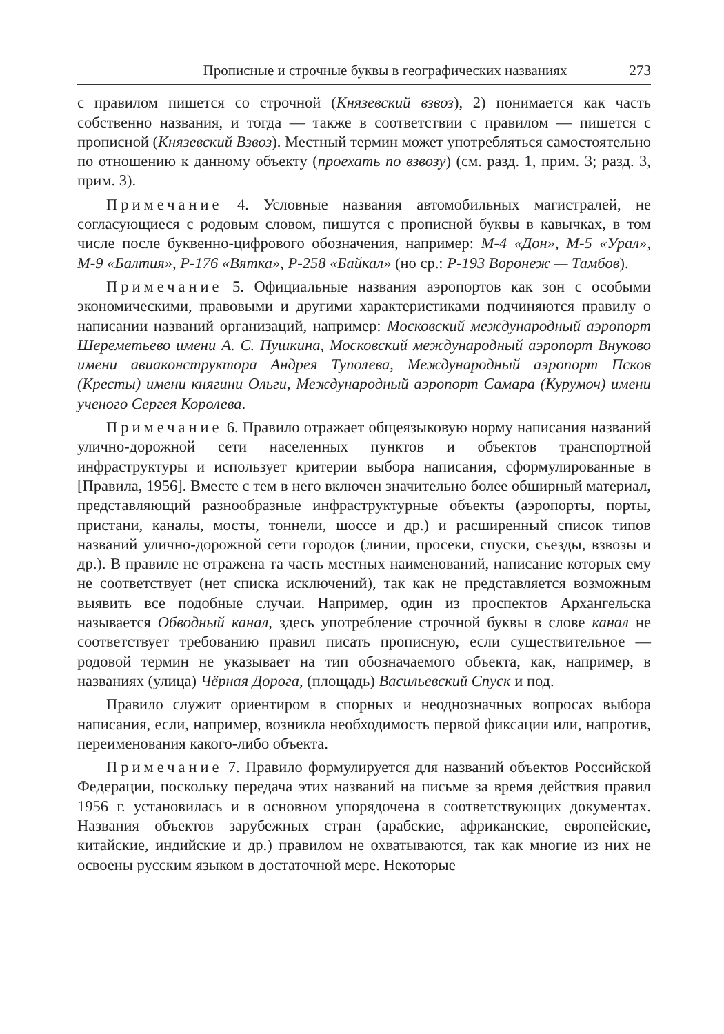Прописные и строчные буквы в географических названиях 273
с правилом пишется со строчной (Князевский взвоз), 2) понимается как часть собственно названия, и тогда — также в соответствии с правилом — пишется с прописной (Князевский Взвоз). Местный термин может употребляться само­стоятельно по отношению к данному объекту (проехать по взвозу) (см. разд. 1, прим. 3; разд. 3, прим. 3).
Примечание 4. Условные названия автомобильных магистралей, не согласующиеся с родовым словом, пишутся с прописной буквы в кавычках, в том числе после буквенно-цифрового обозначения, например: М-4 «Дон», М-5 «Урал», М-9 «Балтия», Р-176 «Вятка», Р-258 «Байкал» (но ср.: Р-193 Воро­неж — Тамбов).
Примечание 5. Официальные названия аэропортов как зон с особыми экономическими, правовыми и другими характеристиками подчиняются правилу о написании названий организаций, например: Московский международный аэро­порт Шереметьево имени А. С. Пушкина, Московский международный аэропорт Внуково имени авиаконструктора Андрея Туполева, Международный аэропорт Псков (Кресты) имени княгини Ольги, Международный аэропорт Самара (Куру­моч) имени ученого Сергея Королева.
Примечание 6. Правило отражает общеязыковую норму написания названий улично-дорожной сети населенных пунктов и объектов транспортной инфраструктуры и использует критерии выбора написания, сформулированные в [Правила, 1956]. Вместе с тем в него включен значительно более обширный материал, представляющий разнообразные инфраструктурные объекты (аэро­порты, порты, пристани, каналы, мосты, тоннели, шоссе и др.) и расширенный список типов названий улично-дорожной сети городов (линии, просеки, спуски, съезды, взвозы и др.). В правиле не отражена та часть местных наименований, написание которых ему не соответствует (нет списка исключений), так как не представляется возможным выявить все подобные случаи. Например, один из проспектов Архангельска называется Обводный канал, здесь употребление строчной буквы в слове канал не соответствует требованию правил писать про­писную, если существительное — родовой термин не указывает на тип обозна­чаемого объекта, как, например, в названиях (улица) Чёрная Дорога, (площадь) Васильевский Спуск и под.
Правило служит ориентиром в спорных и неоднозначных вопросах выбора написания, если, например, возникла необходимость первой фиксации или, напро­тив, переименования какого-либо объекта.
Примечание 7. Правило формулируется для названий объектов Россий­ской Федерации, поскольку передача этих названий на письме за время действия правил 1956 г. установилась и в основном упорядочена в соответствующих документах. Названия объектов зарубежных стран (арабские, африканские, европейские, китайские, индийские и др.) правилом не охватываются, так как многие из них не освоены русским языком в достаточной мере. Некоторые